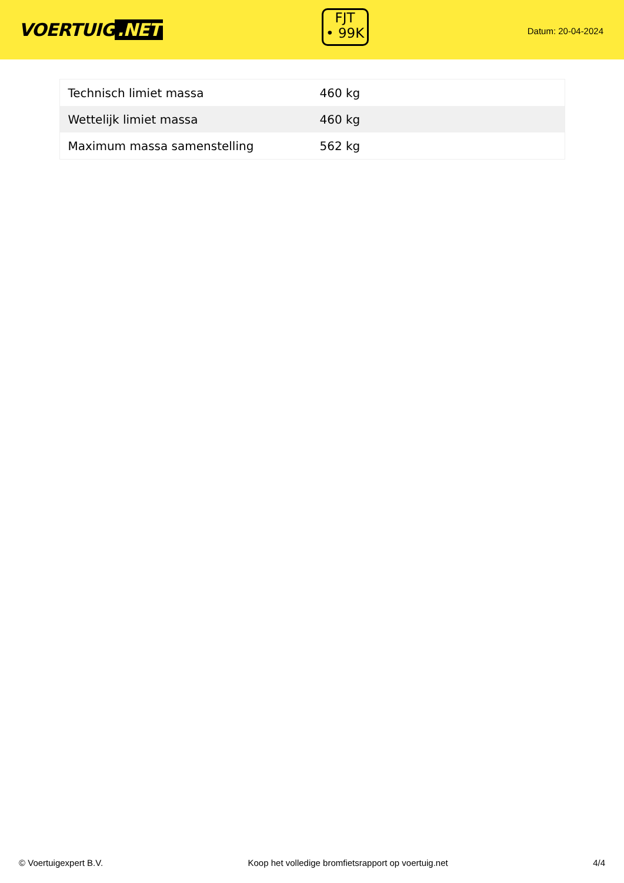VOERTUIG.NET
FJT
• 99K
Datum: 20-04-2024
| Technisch limiet massa | 460 kg |
| Wettelijk limiet massa | 460 kg |
| Maximum massa samenstelling | 562 kg |
© Voertuigexpert B.V. Koop het volledige bromfietsrapport op voertuig.net 4/4